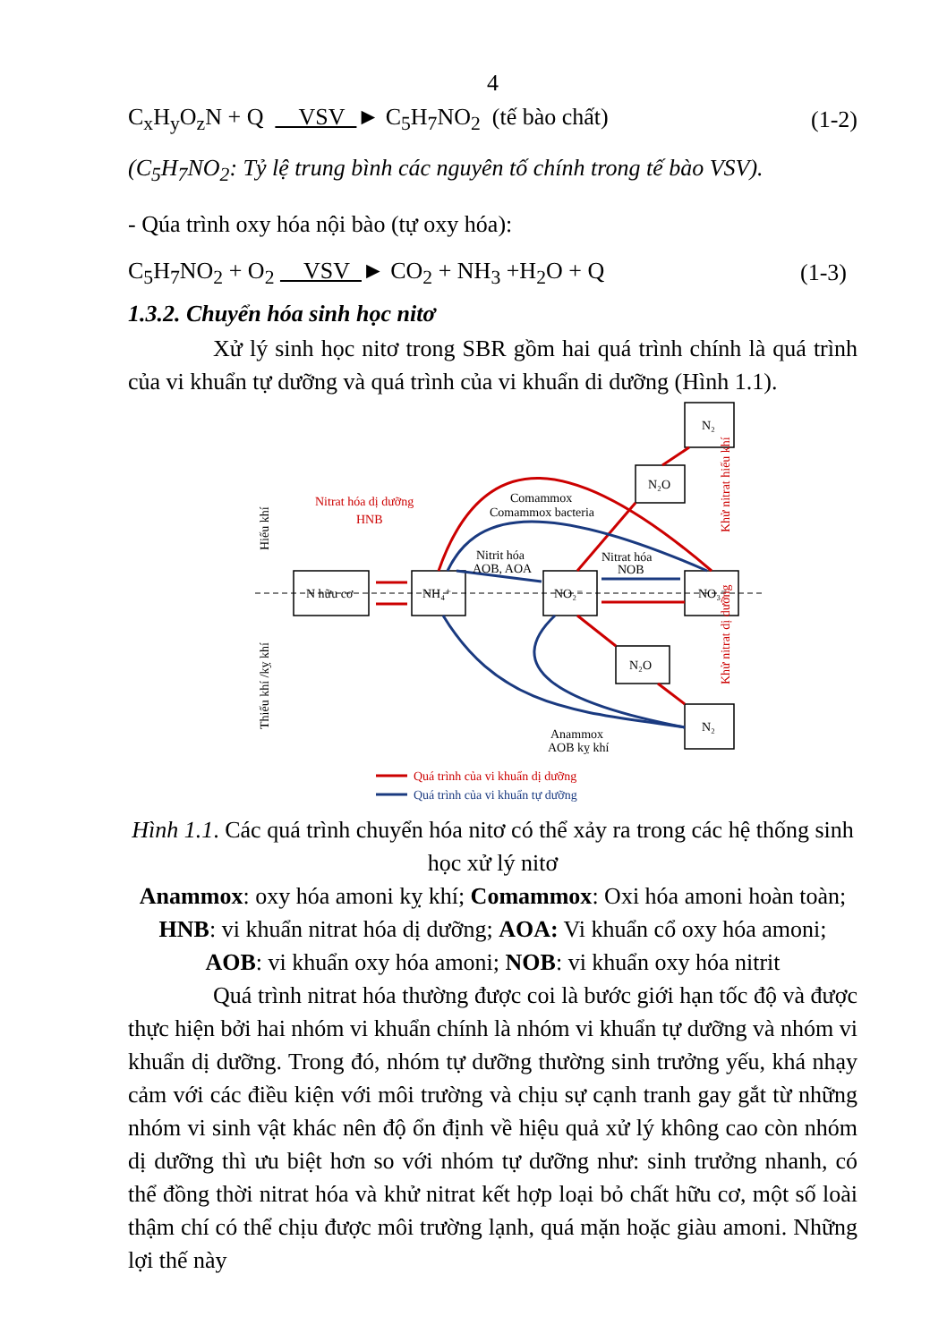4
C<sub>x</sub>H<sub>y</sub>O<sub>z</sub>N + Q VSV ► C<sub>5</sub>H<sub>7</sub>NO<sub>2</sub> (tế bào chất) (1-2)
(C<sub>5</sub>H<sub>7</sub>NO<sub>2</sub>: Tỷ lệ trung bình các nguyên tố chính trong tế bào VSV).
- Qúa trình oxy hóa nội bào (tự oxy hóa):
C<sub>5</sub>H<sub>7</sub>NO<sub>2</sub> + O<sub>2</sub> VSV ► CO<sub>2</sub> + NH<sub>3</sub> +H<sub>2</sub>O + Q (1-3)
1.3.2. Chuyển hóa sinh học nitơ
Xử lý sinh học nitơ trong SBR gồm hai quá trình chính là quá trình của vi khuẩn tự dưỡng và quá trình của vi khuẩn di dưỡng (Hình 1.1).
N₂
N₂O
N hữu cơ
NH₄⁺
NO₂⁻
NO₃⁻
N₂O
N₂
Nitrat hóa dị dưỡng
HNB
Comammox
Comammox bacteria
Nitrit hóa
AOB, AOA
Nitrat hóa
NOB
Anammox
AOB kỵ khí
Hiếu khí
Thiếu khí /kỵ khí
Khử nitrat hiếu khí
Khử nitrat dị dưỡng
Quá trình của vi khuẩn dị dưỡng
Quá trình của vi khuẩn tự dưỡng
Hình 1.1. Các quá trình chuyển hóa nitơ có thể xảy ra trong các hệ thống sinh học xử lý nitơ
Anammox: oxy hóa amoni kỵ khí; Comammox: Oxi hóa amoni hoàn toàn; HNB: vi khuẩn nitrat hóa dị dưỡng; AOA: Vi khuẩn cổ oxy hóa amoni; AOB: vi khuẩn oxy hóa amoni; NOB: vi khuẩn oxy hóa nitrit
Quá trình nitrat hóa thường được coi là bước giới hạn tốc độ và được thực hiện bởi hai nhóm vi khuẩn chính là nhóm vi khuẩn tự dưỡng và nhóm vi khuẩn dị dưỡng. Trong đó, nhóm tự dưỡng thường sinh trưởng yếu, khá nhạy cảm với các điều kiện với môi trường và chịu sự cạnh tranh gay gắt từ những nhóm vi sinh vật khác nên độ ổn định về hiệu quả xử lý không cao còn nhóm dị dưỡng thì ưu biệt hơn so với nhóm tự dưỡng như: sinh trưởng nhanh, có thể đồng thời nitrat hóa và khử nitrat kết hợp loại bỏ chất hữu cơ, một số loài thậm chí có thể chịu được môi trường lạnh, quá mặn hoặc giàu amoni. Những lợi thế này